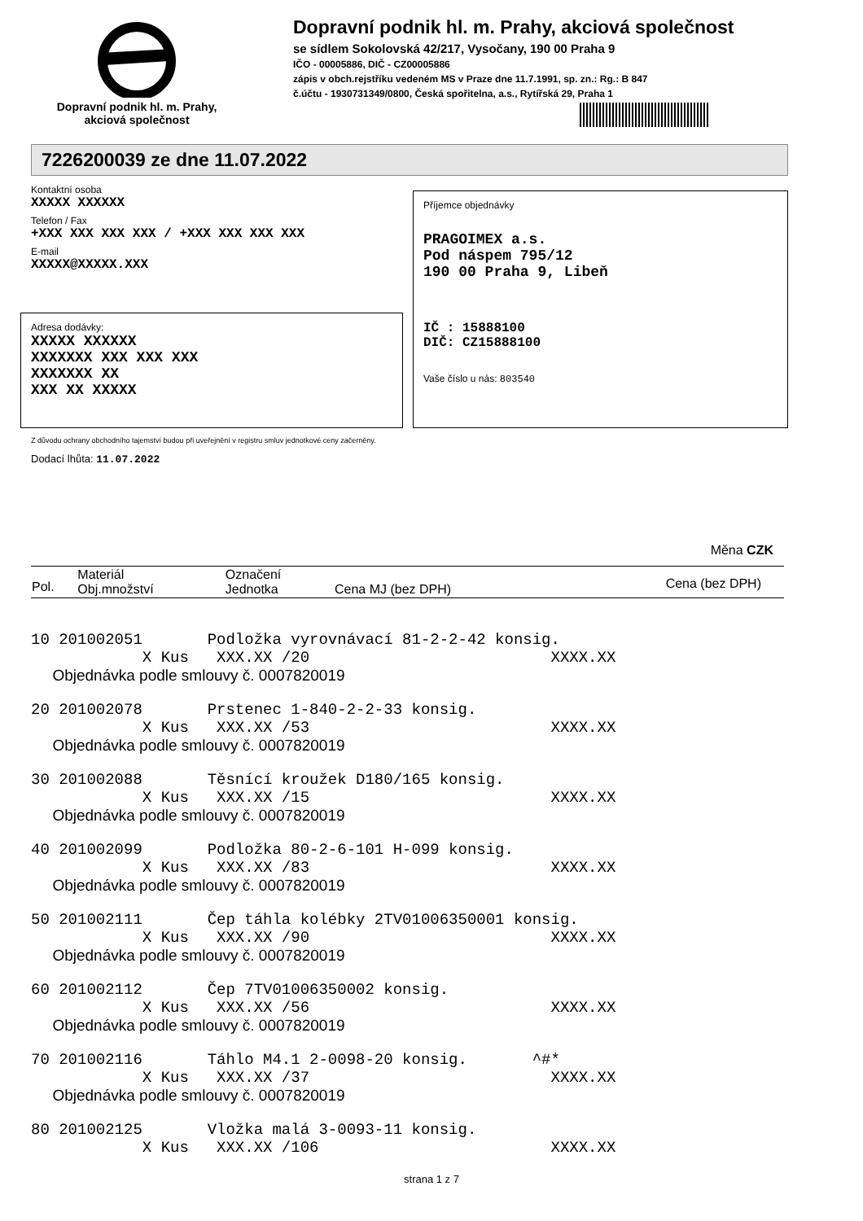Dopravní podnik hl. m. Prahy,
akciová společnost
Dopravní podnik hl. m. Prahy, akciová společnost
se sídlem Sokolovská 42/217, Vysočany, 190 00 Praha 9
IČO - 00005886, DIČ - CZ00005886
zápis v obch.rejstříku vedeném MS v Praze dne 11.7.1991, sp. zn.: Rg.: B 847
č.účtu - 1930731349/0800, Česká spořitelna, a.s., Rytířská 29, Praha 1
7226200039 ze dne 11.07.2022
Kontaktní osoba
XXXXX XXXXXX
Telefon / Fax
+XXX XXX XXX XXX / +XXX XXX XXX XXX
E-mail
XXXXX@XXXXX.XXX
Adresa dodávky:
XXXXX XXXXXX
XXXXXXX XXX XXX XXX
XXXXXXX XX
XXX XX XXXXX
Příjemce objednávky
PRAGOIMEX a.s.
Pod náspem 795/12
190 00 Praha 9, Libeň
IČ : 15888100
DIČ: CZ15888100
Vaše číslo u nás: 803540
Z důvodu ochrany obchodního tajemství budou při uveřejnění v registru smluv jednotkové ceny začerněny.
Dodací lhůta: 11.07.2022
Měna CZK
| Pol. | Materiál Obj.množství | Označení Jednotka | Cena MJ (bez DPH) | Cena (bez DPH) |
| --- | --- | --- | --- | --- |
10 201002051 Podložka vyrovnávací 81-2-2-42 konsig.
X Kus XXX.XX /20 XXXX.XX
Objednávka podle smlouvy č. 0007820019
20 201002078 Prstenec 1-840-2-2-33 konsig.
X Kus XXX.XX /53 XXXX.XX
Objednávka podle smlouvy č. 0007820019
30 201002088 Těsnící kroužek D180/165 konsig.
X Kus XXX.XX /15 XXXX.XX
Objednávka podle smlouvy č. 0007820019
40 201002099 Podložka 80-2-6-101 H-099 konsig.
X Kus XXX.XX /83 XXXX.XX
Objednávka podle smlouvy č. 0007820019
50 201002111 Čep táhla kolébky 2TV01006350001 konsig.
X Kus XXX.XX /90 XXXX.XX
Objednávka podle smlouvy č. 0007820019
60 201002112 Čep 7TV01006350002 konsig.
X Kus XXX.XX /56 XXXX.XX
Objednávka podle smlouvy č. 0007820019
70 201002116 Táhlo M4.1 2-0098-20 konsig. ^#*
X Kus XXX.XX /37 XXXX.XX
Objednávka podle smlouvy č. 0007820019
80 201002125 Vložka malá 3-0093-11 konsig.
X Kus XXX.XX /106 XXXX.XX
strana 1 z 7